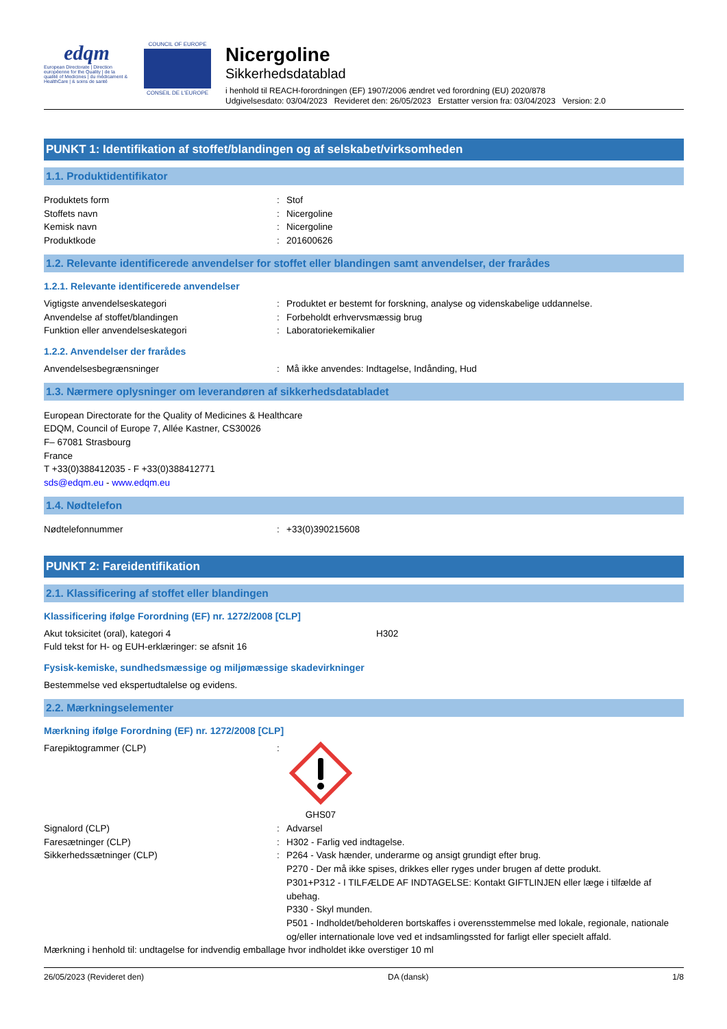edqm
European Directorate | Direction européenne for the Quality | de la qualité of Medicines | du médicament & HealthCare | & soins de santé
COUNCIL OF EUROPE
CONSEIL DE L'EUROPE
Nicergoline
Sikkerhedsdatablad
i henhold til REACH-forordningen (EF) 1907/2006 ændret ved forordning (EU) 2020/878
Udgivelsesdato: 03/04/2023 Revideret den: 26/05/2023 Erstatter version fra: 03/04/2023 Version: 2.0
PUNKT 1: Identifikation af stoffet/blandingen og af selskabet/virksomheden
1.1. Produktidentifikator
Produktets form: Stof
Stoffets navn: Nicergoline
Kemisk navn: Nicergoline
Produktkode: 201600626
1.2. Relevante identificerede anvendelser for stoffet eller blandingen samt anvendelser, der frarådes
1.2.1. Relevante identificerede anvendelser
Vigtigste anvendelseskategori: Produktet er bestemt for forskning, analyse og videnskabelige uddannelse.
Anvendelse af stoffet/blandingen: Forbeholdt erhvervsmæssig brug
Funktion eller anvendelseskategori: Laboratoriekemikalier
1.2.2. Anvendelser der frarådes
Anvendelsesbegrænsninger: Må ikke anvendes: Indtagelse, Indånding, Hud
1.3. Nærmere oplysninger om leverandøren af sikkerhedsdatabladet
European Directorate for the Quality of Medicines & Healthcare
EDQM, Council of Europe 7, Allée Kastner, CS30026
F– 67081 Strasbourg
France
T +33(0)388412035 - F +33(0)388412771
sds@edqm.eu - www.edqm.eu
1.4. Nødtelefon
Nødtelefonnummer: +33(0)390215608
PUNKT 2: Fareidentifikation
2.1. Klassificering af stoffet eller blandingen
Klassificering ifølge Forordning (EF) nr. 1272/2008 [CLP]
Akut toksicitet (oral), kategori 4 H302
Fuld tekst for H- og EUH-erklæringer: se afsnit 16
Fysisk-kemiske, sundhedsmæssige og miljømæssige skadevirkninger
Bestemmelse ved ekspertudtalelse og evidens.
2.2. Mærkningselementer
Mærkning ifølge Forordning (EF) nr. 1272/2008 [CLP]
Farepiktogrammer (CLP):
GHS07
Signalord (CLP): Advarsel
Faresætninger (CLP): H302 - Farlig ved indtagelse.
Sikkerhedssætninger (CLP): P264 - Vask hænder, underarme og ansigt grundigt efter brug.
P270 - Der må ikke spises, drikkes eller ryges under brugen af dette produkt.
P301+P312 - I TILFÆLDE AF INDTAGELSE: Kontakt GIFTLINJEN eller læge i tilfælde af ubehag.
P330 - Skyl munden.
P501 - Indholdet/beholderen bortskaffes i overensstemmelse med lokale, regionale, nationale og/eller internationale love ved et indsamlingssted for farligt eller specielt affald.
Mærkning i henhold til: undtagelse for indvendig emballage hvor indholdet ikke overstiger 10 ml
26/05/2023 (Revideret den) DA (dansk) 1/8